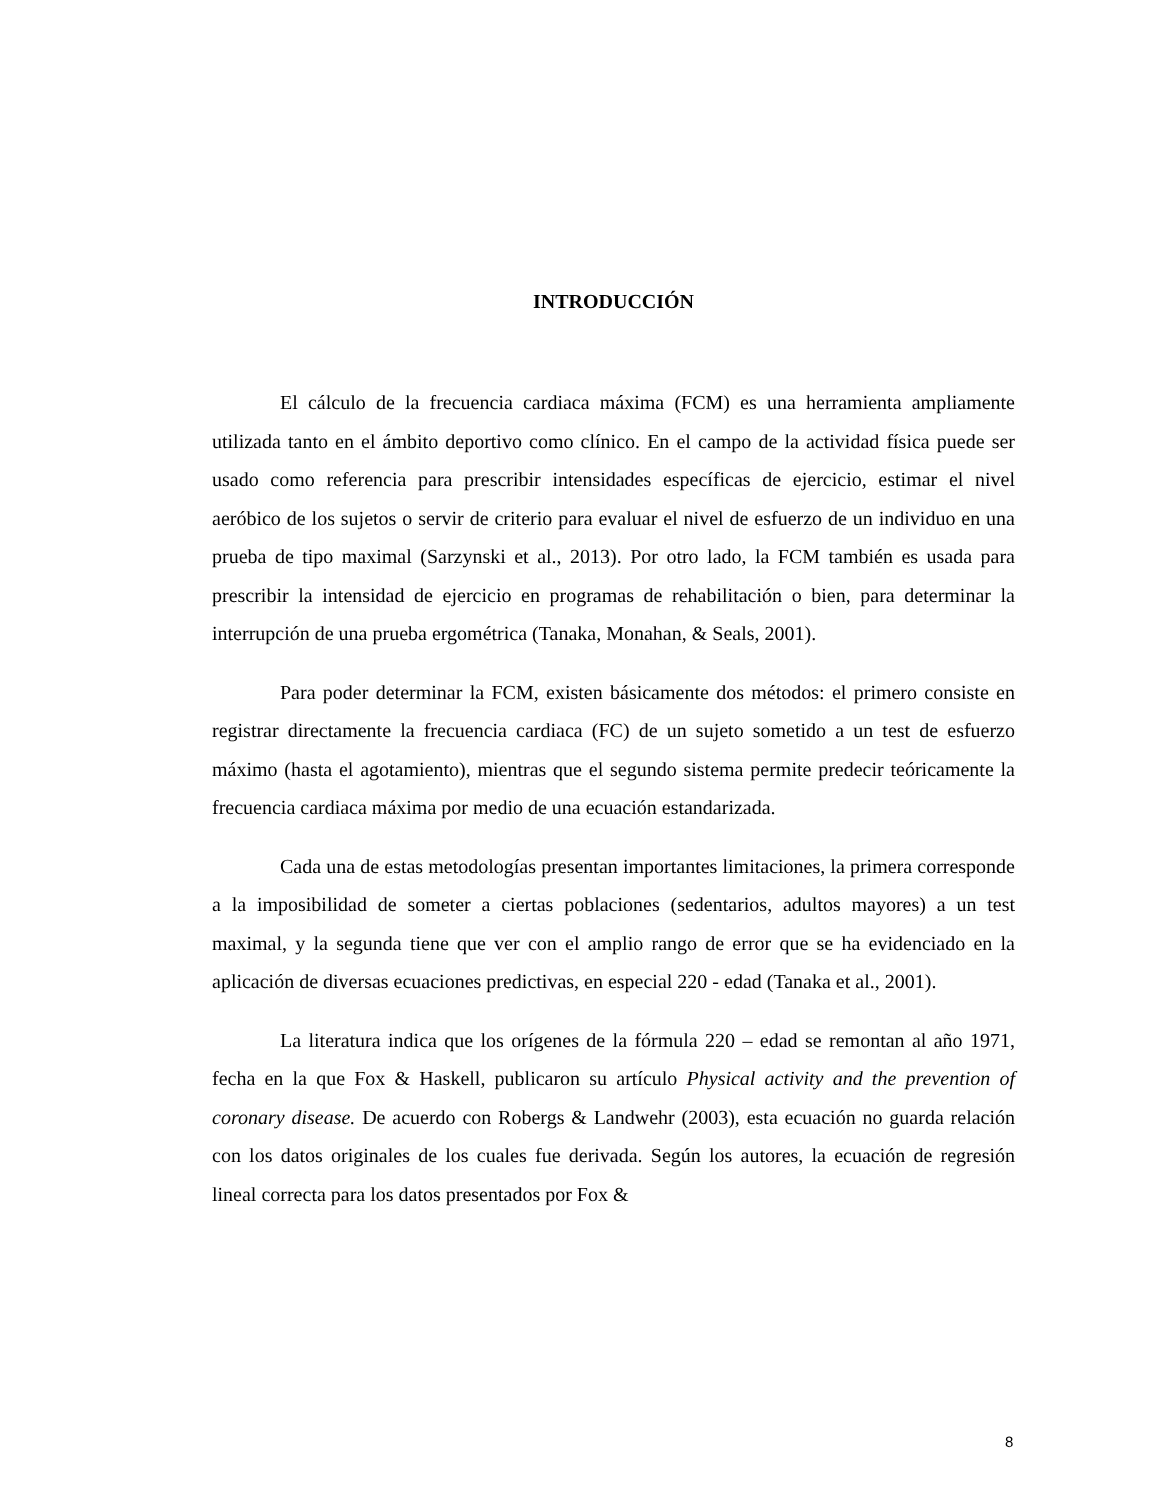INTRODUCCIÓN
El cálculo de la frecuencia cardiaca máxima (FCM) es una herramienta ampliamente utilizada tanto en el ámbito deportivo como clínico. En el campo de la actividad física puede ser usado como referencia para prescribir intensidades específicas de ejercicio, estimar el nivel aeróbico de los sujetos o servir de criterio para evaluar el nivel de esfuerzo de un individuo en una prueba de tipo maximal (Sarzynski et al., 2013). Por otro lado, la FCM también es usada para prescribir la intensidad de ejercicio en programas de rehabilitación o bien, para determinar la interrupción de una prueba ergométrica (Tanaka, Monahan, & Seals, 2001).
Para poder determinar la FCM, existen básicamente dos métodos: el primero consiste en registrar directamente la frecuencia cardiaca (FC) de un sujeto sometido a un test de esfuerzo máximo (hasta el agotamiento), mientras que el segundo sistema permite predecir teóricamente la frecuencia cardiaca máxima por medio de una ecuación estandarizada.
Cada una de estas metodologías presentan importantes limitaciones, la primera corresponde a la imposibilidad de someter a ciertas poblaciones (sedentarios, adultos mayores) a un test maximal, y la segunda tiene que ver con el amplio rango de error que se ha evidenciado en la aplicación de diversas ecuaciones predictivas, en especial 220 - edad (Tanaka et al., 2001).
La literatura indica que los orígenes de la fórmula 220 – edad se remontan al año 1971, fecha en la que Fox & Haskell, publicaron su artículo Physical activity and the prevention of coronary disease. De acuerdo con Robergs & Landwehr (2003), esta ecuación no guarda relación con los datos originales de los cuales fue derivada. Según los autores, la ecuación de regresión lineal correcta para los datos presentados por Fox &
8